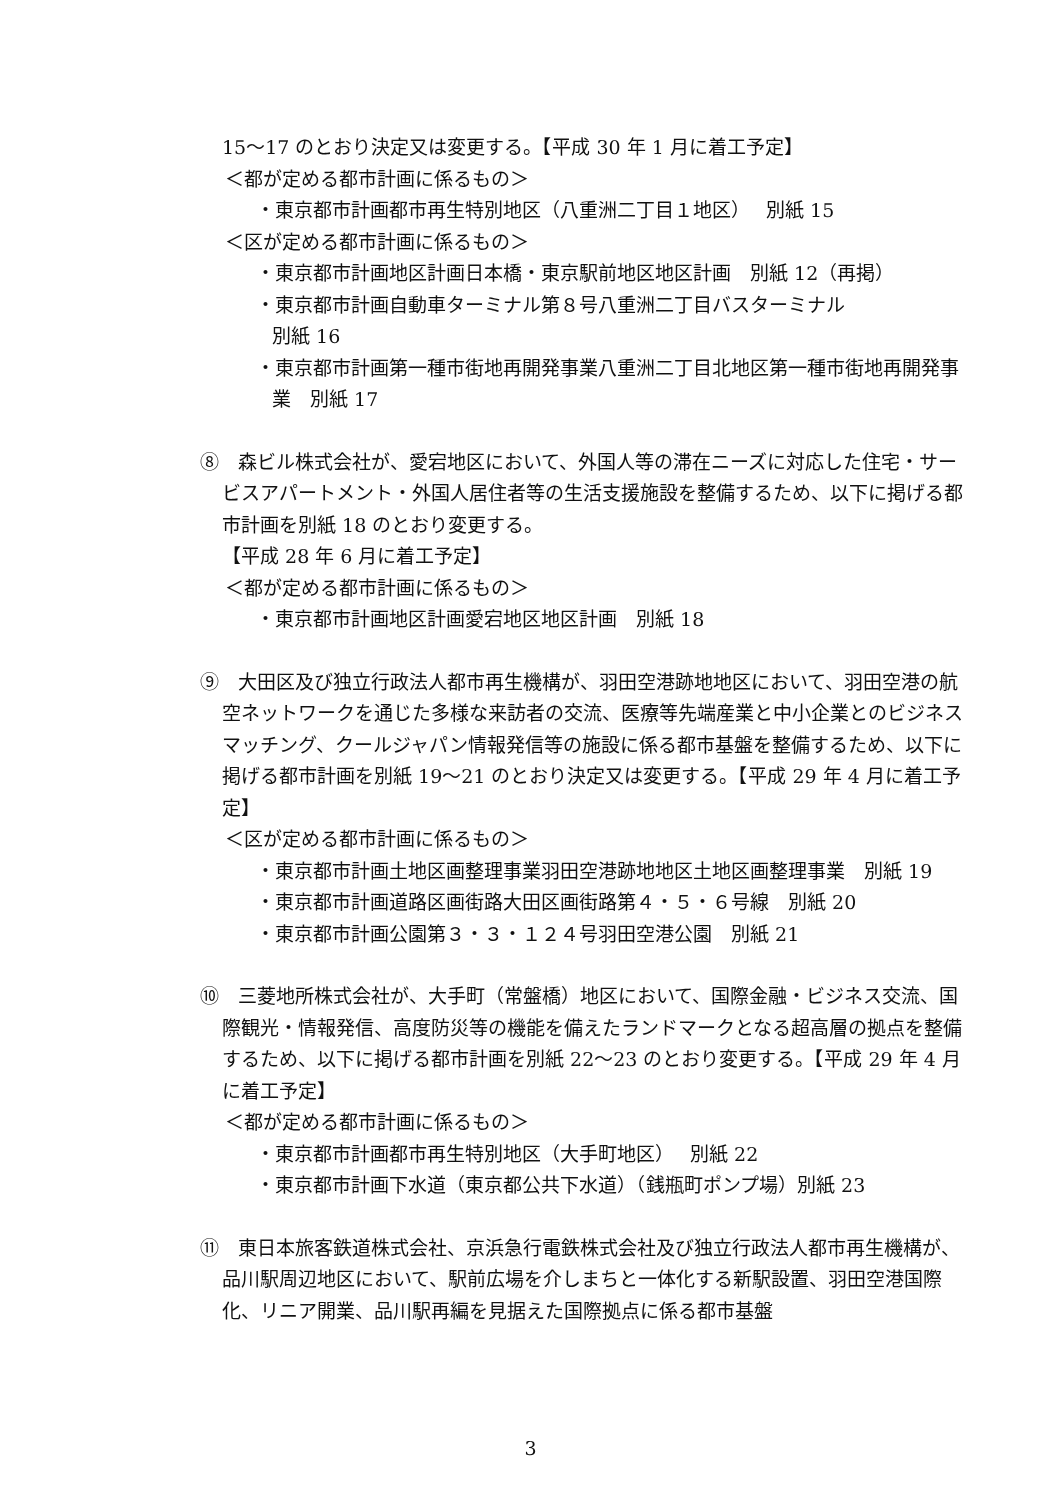15～17 のとおり決定又は変更する。【平成 30 年 1 月に着工予定】
＜都が定める都市計画に係るもの＞
・東京都市計画都市再生特別地区（八重洲二丁目１地区）　 別紙 15
＜区が定める都市計画に係るもの＞
・東京都市計画地区計画日本橋・東京駅前地区地区計画　別紙 12（再掲）
・東京都市計画自動車ターミナル第８号八重洲二丁目バスターミナル
別紙 16
・東京都市計画第一種市街地再開発事業八重洲二丁目北地区第一種市街地再開発事業　別紙 17
⑧　森ビル株式会社が、愛宕地区において、外国人等の滞在ニーズに対応した住宅・サービスアパートメント・外国人居住者等の生活支援施設を整備するため、以下に掲げる都市計画を別紙 18 のとおり変更する。
【平成 28 年 6 月に着工予定】
＜都が定める都市計画に係るもの＞
・東京都市計画地区計画愛宕地区地区計画　別紙 18
⑨　大田区及び独立行政法人都市再生機構が、羽田空港跡地地区において、羽田空港の航空ネットワークを通じた多様な来訪者の交流、医療等先端産業と中小企業とのビジネスマッチング、クールジャパン情報発信等の施設に係る都市基盤を整備するため、以下に掲げる都市計画を別紙 19～21 のとおり決定又は変更する。【平成 29 年 4 月に着工予定】
＜区が定める都市計画に係るもの＞
・東京都市計画土地区画整理事業羽田空港跡地地区土地区画整理事業　別紙 19
・東京都市計画道路区画街路大田区画街路第４・５・６号線　別紙 20
・東京都市計画公園第３・３・１２４号羽田空港公園　別紙 21
⑩　三菱地所株式会社が、大手町（常盤橋）地区において、国際金融・ビジネス交流、国際観光・情報発信、高度防災等の機能を備えたランドマークとなる超高層の拠点を整備するため、以下に掲げる都市計画を別紙 22～23 のとおり変更する。【平成 29 年 4 月に着工予定】
＜都が定める都市計画に係るもの＞
・東京都市計画都市再生特別地区（大手町地区）　 別紙 22
・東京都市計画下水道（東京都公共下水道）（銭瓶町ポンプ場）別紙 23
⑪　東日本旅客鉄道株式会社、京浜急行電鉄株式会社及び独立行政法人都市再生機構が、品川駅周辺地区において、駅前広場を介しまちと一体化する新駅設置、羽田空港国際化、リニア開業、品川駅再編を見据えた国際拠点に係る都市基盤
3